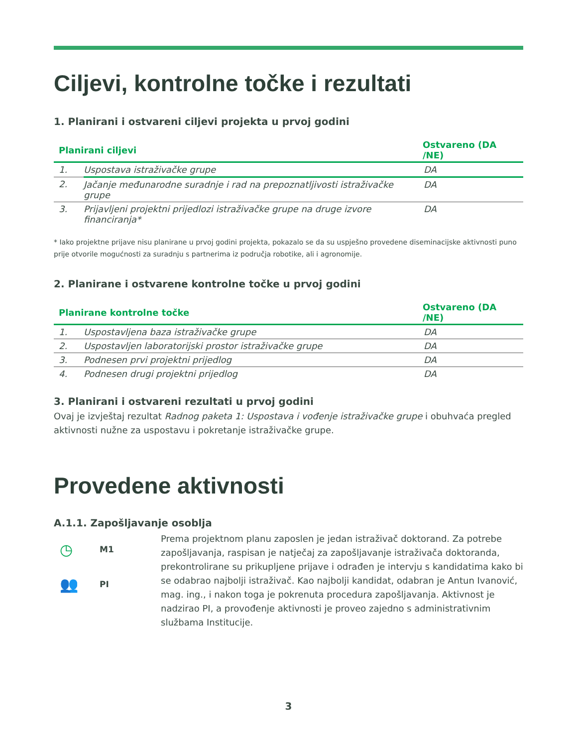Ciljevi, kontrolne točke i rezultati
1. Planirani i ostvareni ciljevi projekta u prvoj godini
| Planirani ciljevi | | Ostvareno (DA /NE) |
| --- | --- | --- |
| 1. | Uspostava istraživačke grupe | DA |
| 2. | Jačanje međunarodne suradnje i rad na prepoznatljivosti istraživačke grupe | DA |
| 3. | Prijavljeni projektni prijedlozi istraživačke grupe na druge izvore financiranja* | DA |
* Iako projektne prijave nisu planirane u prvoj godini projekta, pokazalo se da su uspješno provedene diseminacijske aktivnosti puno prije otvorile mogućnosti za suradnju s partnerima iz područja robotike, ali i agronomije.
2. Planirane i ostvarene kontrolne točke u prvoj godini
| Planirane kontrolne točke | | Ostvareno (DA /NE) |
| --- | --- | --- |
| 1. | Uspostavljena baza istraživačke grupe | DA |
| 2. | Uspostavljen laboratorijski prostor istraživačke grupe | DA |
| 3. | Podnesen prvi projektni prijedlog | DA |
| 4. | Podnesen drugi projektni prijedlog | DA |
3. Planirani i ostvareni rezultati u prvoj godini
Ovaj je izvještaj rezultat Radnog paketa 1: Uspostava i vođenje istraživačke grupe i obuhvaća pregled aktivnosti nužne za uspostavu i pokretanje istraživačke grupe.
Provedene aktivnosti
A.1.1. Zapošljavanje osoblja
◷ M1
👥 PI
Prema projektnom planu zaposlen je jedan istraživač doktorand. Za potrebe zapošljavanja, raspisan je natječaj za zapošljavanje istraživača doktoranda, prekontrolirane su prikupljene prijave i odrađen je intervju s kandidatima kako bi se odabrao najbolji istraživač. Kao najbolji kandidat, odabran je Antun Ivanović, mag. ing., i nakon toga je pokrenuta procedura zapošljavanja. Aktivnost je nadzirao PI, a provođenje aktivnosti je proveo zajedno s administrativnim službama Institucije.
3